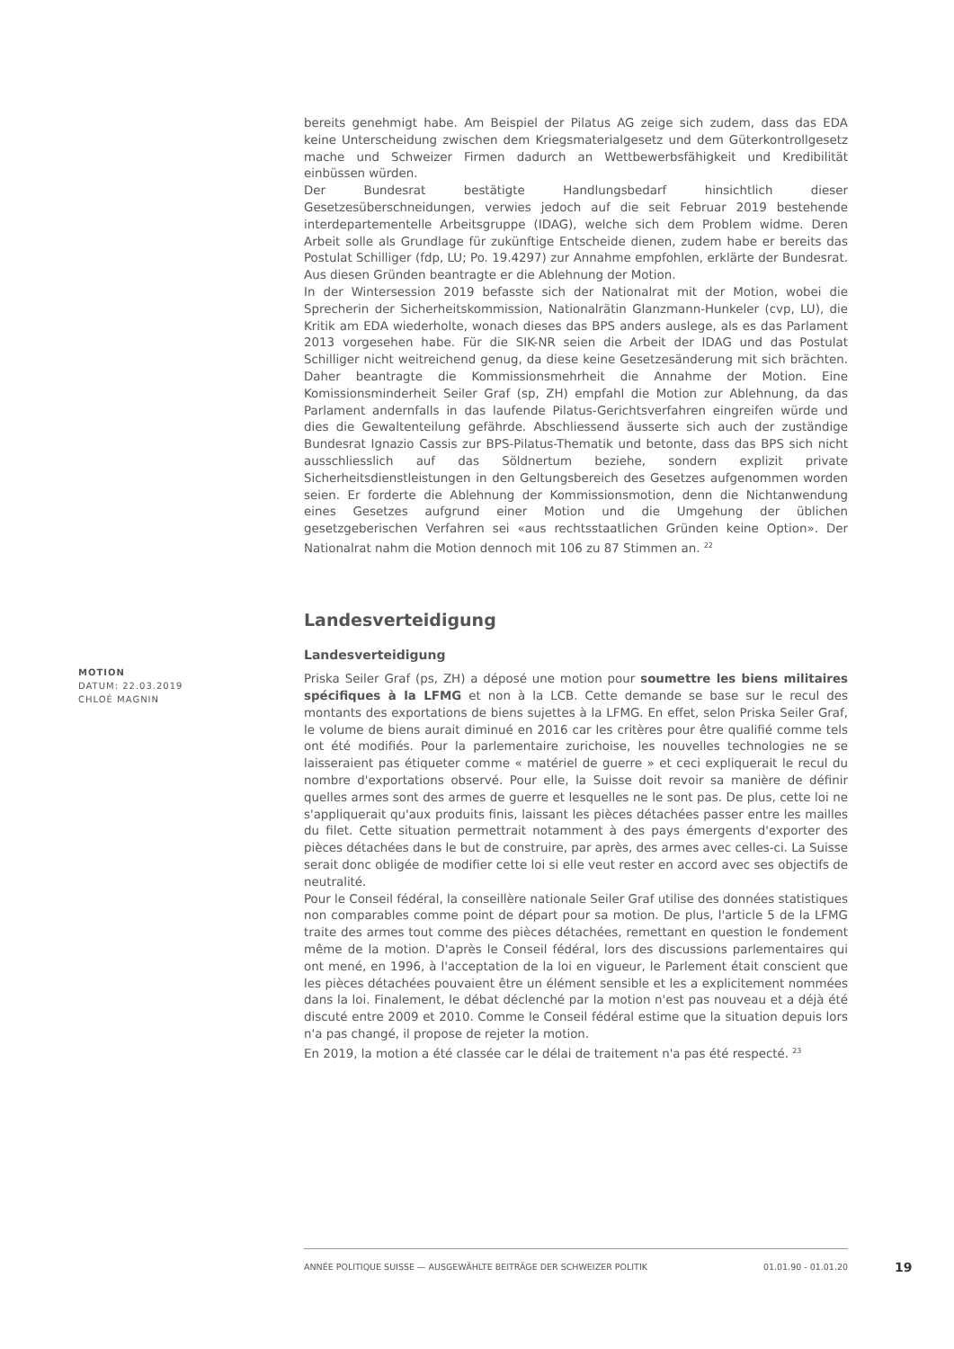bereits genehmigt habe. Am Beispiel der Pilatus AG zeige sich zudem, dass das EDA keine Unterscheidung zwischen dem Kriegsmaterialgesetz und dem Güterkontrollgesetz mache und Schweizer Firmen dadurch an Wettbewerbsfähigkeit und Kredibilität einbüssen würden.
Der Bundesrat bestätigte Handlungsbedarf hinsichtlich dieser Gesetzesüberschneidungen, verwies jedoch auf die seit Februar 2019 bestehende interdepartementelle Arbeitsgruppe (IDAG), welche sich dem Problem widme. Deren Arbeit solle als Grundlage für zukünftige Entscheide dienen, zudem habe er bereits das Postulat Schilliger (fdp, LU; Po. 19.4297) zur Annahme empfohlen, erklärte der Bundesrat. Aus diesen Gründen beantragte er die Ablehnung der Motion.
In der Wintersession 2019 befasste sich der Nationalrat mit der Motion, wobei die Sprecherin der Sicherheitskommission, Nationalrätin Glanzmann-Hunkeler (cvp, LU), die Kritik am EDA wiederholte, wonach dieses das BPS anders auslege, als es das Parlament 2013 vorgesehen habe. Für die SIK-NR seien die Arbeit der IDAG und das Postulat Schilliger nicht weitreichend genug, da diese keine Gesetzesänderung mit sich brächten. Daher beantragte die Kommissionsmehrheit die Annahme der Motion. Eine Komissionsminderheit Seiler Graf (sp, ZH) empfahl die Motion zur Ablehnung, da das Parlament andernfalls in das laufende Pilatus-Gerichtsverfahren eingreifen würde und dies die Gewaltenteilung gefährde. Abschliessend äusserte sich auch der zuständige Bundesrat Ignazio Cassis zur BPS-Pilatus-Thematik und betonte, dass das BPS sich nicht ausschliesslich auf das Söldnertum beziehe, sondern explizit private Sicherheitsdienstleistungen in den Geltungsbereich des Gesetzes aufgenommen worden seien. Er forderte die Ablehnung der Kommissionsmotion, denn die Nichtanwendung eines Gesetzes aufgrund einer Motion und die Umgehung der üblichen gesetzgeberischen Verfahren sei «aus rechtsstaatlichen Gründen keine Option». Der Nationalrat nahm die Motion dennoch mit 106 zu 87 Stimmen an. <sup>22</sup>
Landesverteidigung
Landesverteidigung
Priska Seiler Graf (ps, ZH) a déposé une motion pour soumettre les biens militaires spécifiques à la LFMG et non à la LCB. Cette demande se base sur le recul des montants des exportations de biens sujettes à la LFMG. En effet, selon Priska Seiler Graf, le volume de biens aurait diminué en 2016 car les critères pour être qualifié comme tels ont été modifiés. Pour la parlementaire zurichoise, les nouvelles technologies ne se laisseraient pas étiqueter comme « matériel de guerre » et ceci expliquerait le recul du nombre d'exportations observé. Pour elle, la Suisse doit revoir sa manière de définir quelles armes sont des armes de guerre et lesquelles ne le sont pas. De plus, cette loi ne s'appliquerait qu'aux produits finis, laissant les pièces détachées passer entre les mailles du filet. Cette situation permettrait notamment à des pays émergents d'exporter des pièces détachées dans le but de construire, par après, des armes avec celles-ci. La Suisse serait donc obligée de modifier cette loi si elle veut rester en accord avec ses objectifs de neutralité.
Pour le Conseil fédéral, la conseillère nationale Seiler Graf utilise des données statistiques non comparables comme point de départ pour sa motion. De plus, l'article 5 de la LFMG traite des armes tout comme des pièces détachées, remettant en question le fondement même de la motion. D'après le Conseil fédéral, lors des discussions parlementaires qui ont mené, en 1996, à l'acceptation de la loi en vigueur, le Parlement était conscient que les pièces détachées pouvaient être un élément sensible et les a explicitement nommées dans la loi. Finalement, le débat déclenché par la motion n'est pas nouveau et a déjà été discuté entre 2009 et 2010. Comme le Conseil fédéral estime que la situation depuis lors n'a pas changé, il propose de rejeter la motion.
En 2019, la motion a été classée car le délai de traitement n'a pas été respecté. <sup>23</sup>
MOTION
DATUM: 22.03.2019
CHLOÉ MAGNIN
ANNÉE POLITIQUE SUISSE — AUSGEWÄHLTE BEITRÄGE DER SCHWEIZER POLITIK 01.01.90 - 01.01.20
19